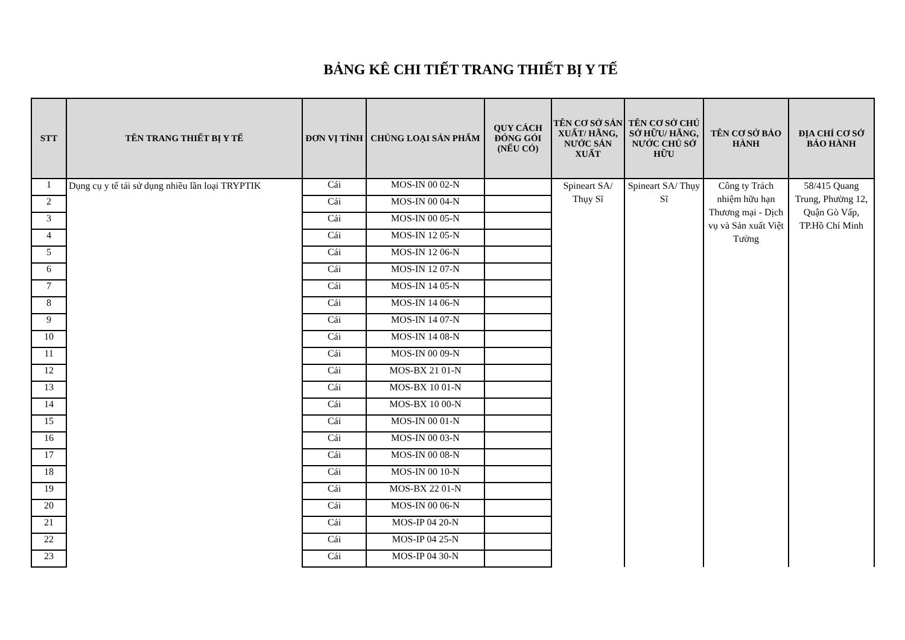BẢNG KÊ CHI TIẾT TRANG THIẾT BỊ Y TẾ
| STT | TÊN TRANG THIẾT BỊ Y TẾ | ĐƠN VỊ TÍNH | CHỦNG LOẠI SẢN PHẨM | QUY CÁCH ĐÓNG GÓI (NẾU CÓ) | TÊN CƠ SỞ SẢN XUẤT/ HÃNG, NƯỚC SẢN XUẤT | TÊN CƠ SỞ CHỦ SỞ HỮU/ HÃNG, NƯỚC CHỦ SỞ HỮU | TÊN CƠ SỞ BẢO HÀNH | ĐỊA CHỈ CƠ SỞ BẢO HÀNH |
| --- | --- | --- | --- | --- | --- | --- | --- | --- |
| 1 | Dụng cụ y tế tái sử dụng nhiều lần loại TRYPTIK | Cái | MOS-IN 00 02-N | | Spineart SA/ Thụy Sĩ | Spineart SA/ Thụy Sĩ | Công ty Trách nhiệm hữu hạn Thương mại - Dịch vụ và Sản xuất Việt Tường | 58/415 Quang Trung, Phường 12, Quận Gò Vấp, TP.Hồ Chí Minh |
| 2 | | Cái | MOS-IN 00 04-N | | | | | |
| 3 | | Cái | MOS-IN 00 05-N | | | | | |
| 4 | | Cái | MOS-IN 12 05-N | | | | | |
| 5 | | Cái | MOS-IN 12 06-N | | | | | |
| 6 | | Cái | MOS-IN 12 07-N | | | | | |
| 7 | | Cái | MOS-IN 14 05-N | | | | | |
| 8 | | Cái | MOS-IN 14 06-N | | | | | |
| 9 | | Cái | MOS-IN 14 07-N | | | | | |
| 10 | | Cái | MOS-IN 14 08-N | | | | | |
| 11 | | Cái | MOS-IN 00 09-N | | | | | |
| 12 | | Cái | MOS-BX 21 01-N | | | | | |
| 13 | | Cái | MOS-BX 10 01-N | | | | | |
| 14 | | Cái | MOS-BX 10 00-N | | | | | |
| 15 | | Cái | MOS-IN 00 01-N | | | | | |
| 16 | | Cái | MOS-IN 00 03-N | | | | | |
| 17 | | Cái | MOS-IN 00 08-N | | | | | |
| 18 | | Cái | MOS-IN 00 10-N | | | | | |
| 19 | | Cái | MOS-BX 22 01-N | | | | | |
| 20 | | Cái | MOS-IN 00 06-N | | | | | |
| 21 | | Cái | MOS-IP 04 20-N | | | | | |
| 22 | | Cái | MOS-IP 04 25-N | | | | | |
| 23 | | Cái | MOS-IP 04 30-N | | | | | |